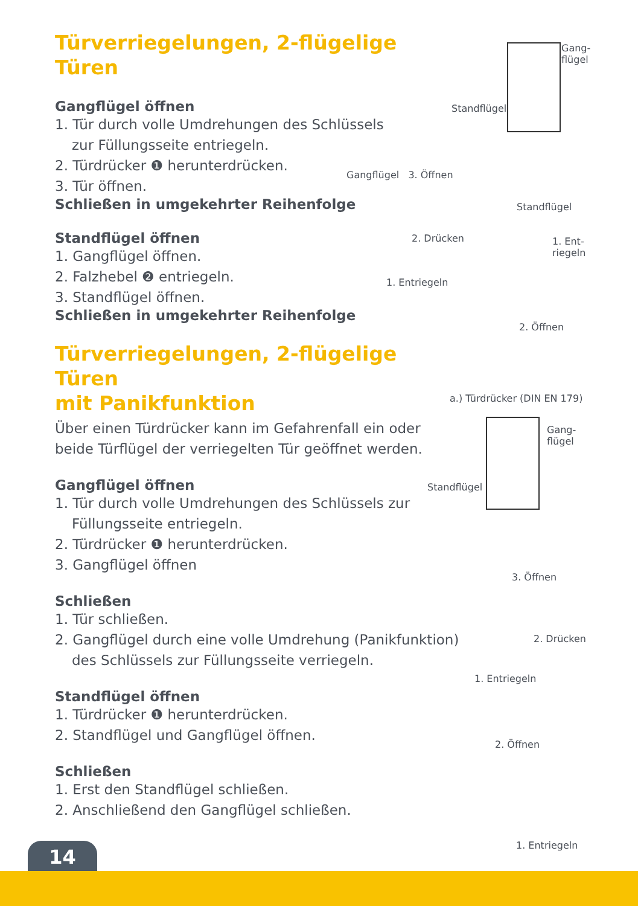Türverriegelungen, 2-flügelige Türen
Gangflügel öffnen
1. Tür durch volle Umdrehungen des Schlüssels
zur Füllungsseite entriegeln.
2. Türdrücker ❶ herunterdrücken.
3. Tür öffnen.
Schließen in umgekehrter Reihenfolge
Standflügel öffnen
1. Gangflügel öffnen.
2. Falzhebel ❷ entriegeln.
3. Standflügel öffnen.
Schließen in umgekehrter Reihenfolge
Türverriegelungen, 2-flügelige Türen
mit Panikfunktion
Über einen Türdrücker kann im Gefahrenfall ein oder beide Türflügel der verriegelten Tür geöffnet werden.
Gangflügel öffnen
1. Tür durch volle Umdrehungen des Schlüssels zur
Füllungsseite entriegeln.
2. Türdrücker ❶ herunterdrücken.
3. Gangflügel öffnen
Schließen
1. Tür schließen.
2. Gangflügel durch eine volle Umdrehung (Panikfunktion)
des Schlüssels zur Füllungsseite verriegeln.
Standflügel öffnen
1. Türdrücker ❶ herunterdrücken.
2. Standflügel und Gangflügel öffnen.
Schließen
1. Erst den Standflügel schließen.
2. Anschließend den Gangflügel schließen.
Gang-
flügel
Standflügel
Gangflügel 3. Öffnen
2. Drücken
1. Entriegeln
Standflügel
1. Ent-
riegeln
2. Öffnen
a.) Türdrücker (DIN EN 179)
Gang-
flügel
Standflügel
3. Öffnen
2. Drücken
1. Entriegeln
2. Öffnen
1. Entriegeln
14